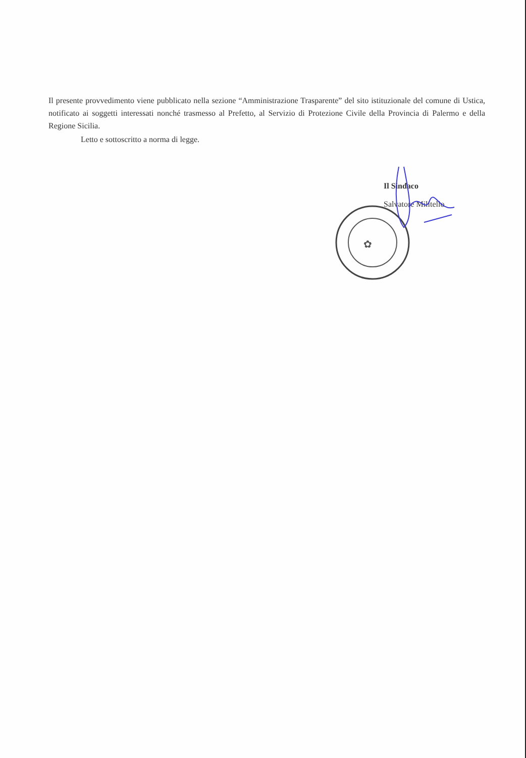Il presente provvedimento viene pubblicato nella sezione “Amministrazione Trasparente” del sito istituzionale del comune di Ustica, notificato ai soggetti interessati nonché trasmesso al Prefetto, al Servizio di Protezione Civile della Provincia di Palermo e della Regione Sicilia.
Letto e sottoscritto a norma di legge.
✿
Il Sindaco
Salvatore Militello